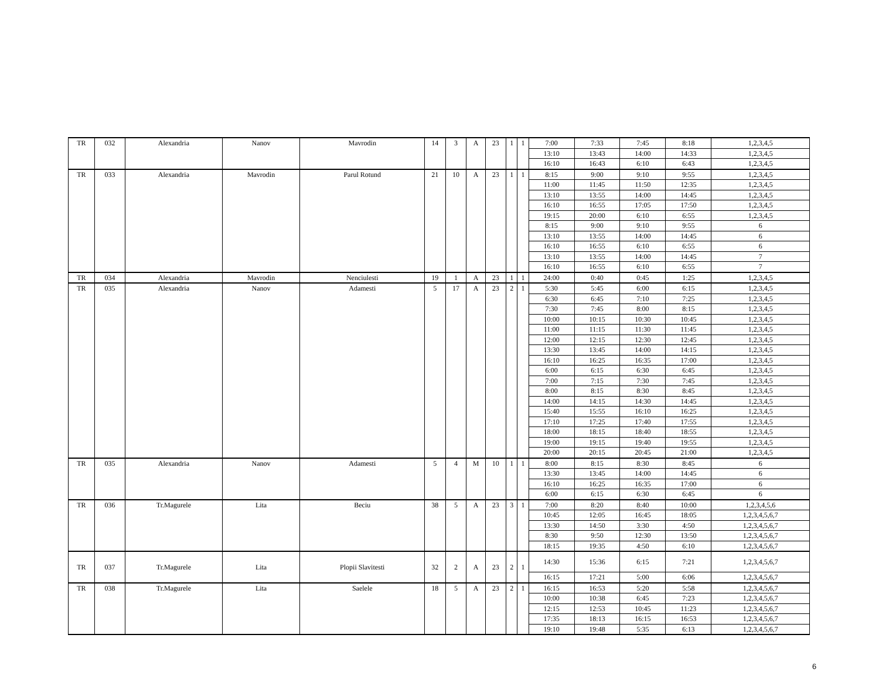| TR | 032 | Alexandria | Nanov | Mavrodin | 14 | 3 | A | 23 | 1 | 1 | 7:00 | 7:33 | 7:45 | 8:18 | 1,2,3,4,5 |
| | | | | | | | | | | | 13:10 | 13:43 | 14:00 | 14:33 | 1,2,3,4,5 |
| | | | | | | | | | | | 16:10 | 16:43 | 6:10 | 6:43 | 1,2,3,4,5 |
| TR | 033 | Alexandria | Mavrodin | Parul Rotund | 21 | 10 | A | 23 | 1 | 1 | 8:15 | 9:00 | 9:10 | 9:55 | 1,2,3,4,5 |
| | | | | | | | | | | | 11:00 | 11:45 | 11:50 | 12:35 | 1,2,3,4,5 |
| | | | | | | | | | | | 13:10 | 13:55 | 14:00 | 14:45 | 1,2,3,4,5 |
| | | | | | | | | | | | 16:10 | 16:55 | 17:05 | 17:50 | 1,2,3,4,5 |
| | | | | | | | | | | | 19:15 | 20:00 | 6:10 | 6:55 | 1,2,3,4,5 |
| | | | | | | | | | | | 8:15 | 9:00 | 9:10 | 9:55 | 6 |
| | | | | | | | | | | | 13:10 | 13:55 | 14:00 | 14:45 | 6 |
| | | | | | | | | | | | 16:10 | 16:55 | 6:10 | 6:55 | 6 |
| | | | | | | | | | | | 13:10 | 13:55 | 14:00 | 14:45 | 7 |
| | | | | | | | | | | | 16:10 | 16:55 | 6:10 | 6:55 | 7 |
| TR | 034 | Alexandria | Mavrodin | Nenciulesti | 19 | 1 | A | 23 | 1 | 1 | 24:00 | 0:40 | 0:45 | 1:25 | 1,2,3,4,5 |
| TR | 035 | Alexandria | Nanov | Adamesti | 5 | 17 | A | 23 | 2 | 1 | 5:30 | 5:45 | 6:00 | 6:15 | 1,2,3,4,5 |
| | | | | | | | | | | | 6:30 | 6:45 | 7:10 | 7:25 | 1,2,3,4,5 |
| | | | | | | | | | | | 7:30 | 7:45 | 8:00 | 8:15 | 1,2,3,4,5 |
| | | | | | | | | | | | 10:00 | 10:15 | 10:30 | 10:45 | 1,2,3,4,5 |
| | | | | | | | | | | | 11:00 | 11:15 | 11:30 | 11:45 | 1,2,3,4,5 |
| | | | | | | | | | | | 12:00 | 12:15 | 12:30 | 12:45 | 1,2,3,4,5 |
| | | | | | | | | | | | 13:30 | 13:45 | 14:00 | 14:15 | 1,2,3,4,5 |
| | | | | | | | | | | | 16:10 | 16:25 | 16:35 | 17:00 | 1,2,3,4,5 |
| | | | | | | | | | | | 6:00 | 6:15 | 6:30 | 6:45 | 1,2,3,4,5 |
| | | | | | | | | | | | 7:00 | 7:15 | 7:30 | 7:45 | 1,2,3,4,5 |
| | | | | | | | | | | | 8:00 | 8:15 | 8:30 | 8:45 | 1,2,3,4,5 |
| | | | | | | | | | | | 14:00 | 14:15 | 14:30 | 14:45 | 1,2,3,4,5 |
| | | | | | | | | | | | 15:40 | 15:55 | 16:10 | 16:25 | 1,2,3,4,5 |
| | | | | | | | | | | | 17:10 | 17:25 | 17:40 | 17:55 | 1,2,3,4,5 |
| | | | | | | | | | | | 18:00 | 18:15 | 18:40 | 18:55 | 1,2,3,4,5 |
| | | | | | | | | | | | 19:00 | 19:15 | 19:40 | 19:55 | 1,2,3,4,5 |
| | | | | | | | | | | | 20:00 | 20:15 | 20:45 | 21:00 | 1,2,3,4,5 |
| TR | 035 | Alexandria | Nanov | Adamesti | 5 | 4 | M | 10 | 1 | 1 | 8:00 | 8:15 | 8:30 | 8:45 | 6 |
| | | | | | | | | | | | 13:30 | 13:45 | 14:00 | 14:45 | 6 |
| | | | | | | | | | | | 16:10 | 16:25 | 16:35 | 17:00 | 6 |
| | | | | | | | | | | | 6:00 | 6:15 | 6:30 | 6:45 | 6 |
| TR | 036 | Tr.Magurele | Lita | Beciu | 38 | 5 | A | 23 | 3 | 1 | 7:00 | 8:20 | 8:40 | 10:00 | 1,2,3,4,5,6 |
| | | | | | | | | | | | 10:45 | 12:05 | 16:45 | 18:05 | 1,2,3,4,5,6,7 |
| | | | | | | | | | | | 13:30 | 14:50 | 3:30 | 4:50 | 1,2,3,4,5,6,7 |
| | | | | | | | | | | | 8:30 | 9:50 | 12:30 | 13:50 | 1,2,3,4,5,6,7 |
| | | | | | | | | | | | 18:15 | 19:35 | 4:50 | 6:10 | 1,2,3,4,5,6,7 |
| TR | 037 | Tr.Magurele | Lita | Plopii Slavitesti | 32 | 2 | A | 23 | 2 | 1 | 14:30 | 15:36 | 6:15 | 7:21 | 1,2,3,4,5,6,7 |
| | | | | | | | | | | | 16:15 | 17:21 | 5:00 | 6:06 | 1,2,3,4,5,6,7 |
| TR | 038 | Tr.Magurele | Lita | Saelele | 18 | 5 | A | 23 | 2 | 1 | 16:15 | 16:53 | 5:20 | 5:58 | 1,2,3,4,5,6,7 |
| | | | | | | | | | | | 10:00 | 10:38 | 6:45 | 7:23 | 1,2,3,4,5,6,7 |
| | | | | | | | | | | | 12:15 | 12:53 | 10:45 | 11:23 | 1,2,3,4,5,6,7 |
| | | | | | | | | | | | 17:35 | 18:13 | 16:15 | 16:53 | 1,2,3,4,5,6,7 |
| | | | | | | | | | | | 19:10 | 19:48 | 5:35 | 6:13 | 1,2,3,4,5,6,7 |
6